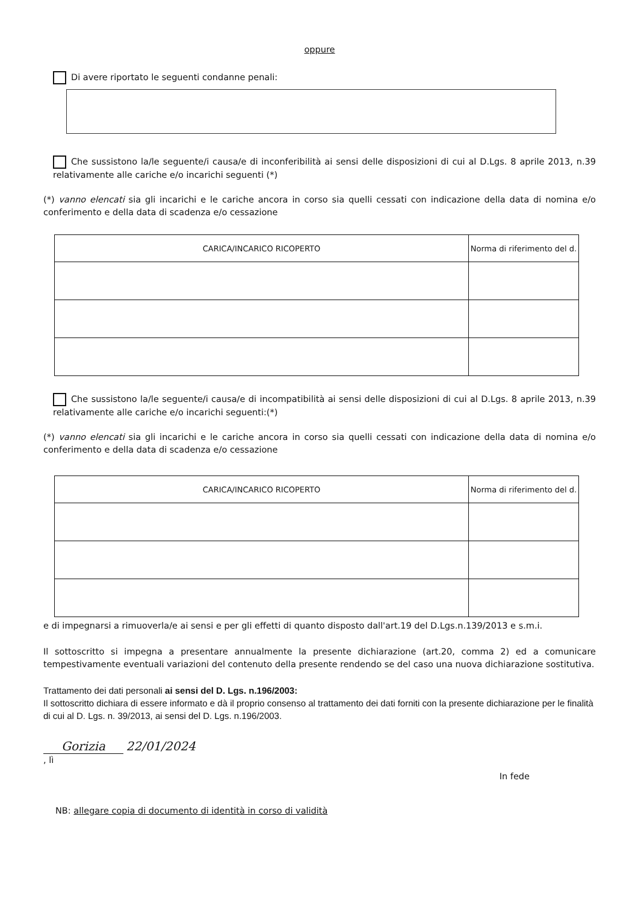oppure
Di avere riportato le seguenti condanne penali:
Che sussistono la/le seguente/i causa/e di inconferibilità ai sensi delle disposizioni di cui al D.Lgs. 8 aprile 2013, n.39 relativamente alle cariche e/o incarichi seguenti (*)
(*) vanno elencati sia gli incarichi e le cariche ancora in corso sia quelli cessati con indicazione della data di nomina e/o conferimento e della data di scadenza e/o cessazione
| CARICA/INCARICO RICOPERTO | Norma di riferimento del d. |
| --- | --- |
Che sussistono la/le seguente/i causa/e di incompatibilità ai sensi delle disposizioni di cui al D.Lgs. 8 aprile 2013, n.39 relativamente alle cariche e/o incarichi seguenti:(*)
(*) vanno elencati sia gli incarichi e le cariche ancora in corso sia quelli cessati con indicazione della data di nomina e/o conferimento e della data di scadenza e/o cessazione
| CARICA/INCARICO RICOPERTO | Norma di riferimento del d. |
| --- | --- |
e di impegnarsi a rimuoverla/e ai sensi e per gli effetti di quanto disposto dall'art.19 del D.Lgs.n.139/2013 e s.m.i.
Il sottoscritto si impegna a presentare annualmente la presente dichiarazione (art.20, comma 2) ed a comunicare tempestivamente eventuali variazioni del contenuto della presente rendendo se del caso una nuova dichiarazione sostitutiva.
Trattamento dei dati personali ai sensi del D. Lgs. n.196/2003:
Il sottoscritto dichiara di essere informato e dà il proprio consenso al trattamento dei dati forniti con la presente dichiarazione per le finalità di cui al D. Lgs. n. 39/2013, ai sensi del D. Lgs. n.196/2003.
Gorizia 22/01/2024
, lì
In fede
NB: allegare copia di documento di identità in corso di validità